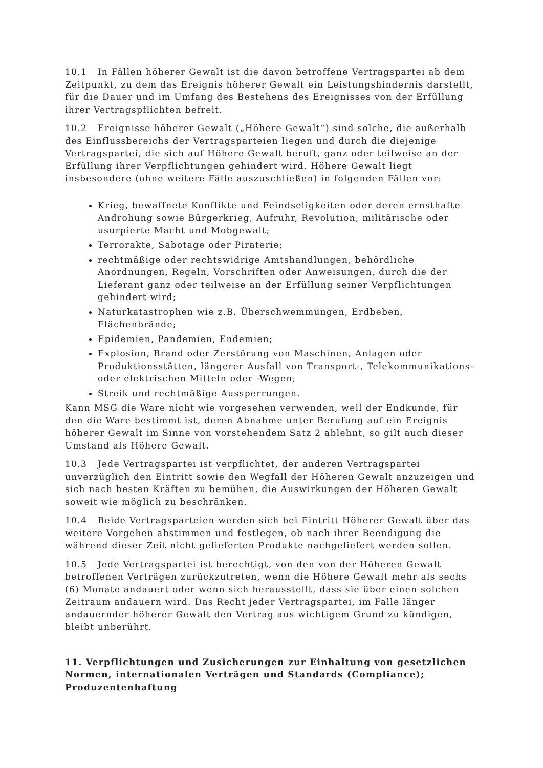10.1 In Fällen höherer Gewalt ist die davon betroffene Vertragspartei ab dem Zeitpunkt, zu dem das Ereignis höherer Gewalt ein Leistungshindernis darstellt, für die Dauer und im Umfang des Bestehens des Ereignisses von der Erfüllung ihrer Vertragspflichten befreit.
10.2 Ereignisse höherer Gewalt („Höhere Gewalt“) sind solche, die außerhalb des Einflussbereichs der Vertragsparteien liegen und durch die diejenige Vertragspartei, die sich auf Höhere Gewalt beruft, ganz oder teilweise an der Erfüllung ihrer Verpflichtungen gehindert wird. Höhere Gewalt liegt insbesondere (ohne weitere Fälle auszuschließen) in folgenden Fällen vor:
Krieg, bewaffnete Konflikte und Feindseligkeiten oder deren ernsthafte Androhung sowie Bürgerkrieg, Aufruhr, Revolution, militärische oder usurpierte Macht und Mobgewalt;
Terrorakte, Sabotage oder Piraterie;
rechtmäßige oder rechtswidrige Amtshandlungen, behördliche Anordnungen, Regeln, Vorschriften oder Anweisungen, durch die der Lieferant ganz oder teilweise an der Erfüllung seiner Verpflichtungen gehindert wird;
Naturkatastrophen wie z.B. Überschwemmungen, Erdbeben, Flächenbrände;
Epidemien, Pandemien, Endemien;
Explosion, Brand oder Zerstörung von Maschinen, Anlagen oder Produktionsstätten, längerer Ausfall von Transport-, Telekommunikations- oder elektrischen Mitteln oder -Wegen;
Streik und rechtmäßige Aussperrungen.
Kann MSG die Ware nicht wie vorgesehen verwenden, weil der Endkunde, für den die Ware bestimmt ist, deren Abnahme unter Berufung auf ein Ereignis höherer Gewalt im Sinne von vorstehendem Satz 2 ablehnt, so gilt auch dieser Umstand als Höhere Gewalt.
10.3 Jede Vertragspartei ist verpflichtet, der anderen Vertragspartei unverzüglich den Eintritt sowie den Wegfall der Höheren Gewalt anzuzeigen und sich nach besten Kräften zu bemühen, die Auswirkungen der Höheren Gewalt soweit wie möglich zu beschränken.
10.4 Beide Vertragsparteien werden sich bei Eintritt Höherer Gewalt über das weitere Vorgehen abstimmen und festlegen, ob nach ihrer Beendigung die während dieser Zeit nicht gelieferten Produkte nachgeliefert werden sollen.
10.5 Jede Vertragspartei ist berechtigt, von den von der Höheren Gewalt betroffenen Verträgen zurückzutreten, wenn die Höhere Gewalt mehr als sechs (6) Monate andauert oder wenn sich herausstellt, dass sie über einen solchen Zeitraum andauern wird. Das Recht jeder Vertragspartei, im Falle länger andauernder höherer Gewalt den Vertrag aus wichtigem Grund zu kündigen, bleibt unberührt.
11. Verpflichtungen und Zusicherungen zur Einhaltung von gesetzlichen Normen, internationalen Verträgen und Standards (Compliance); Produzentenhaftung